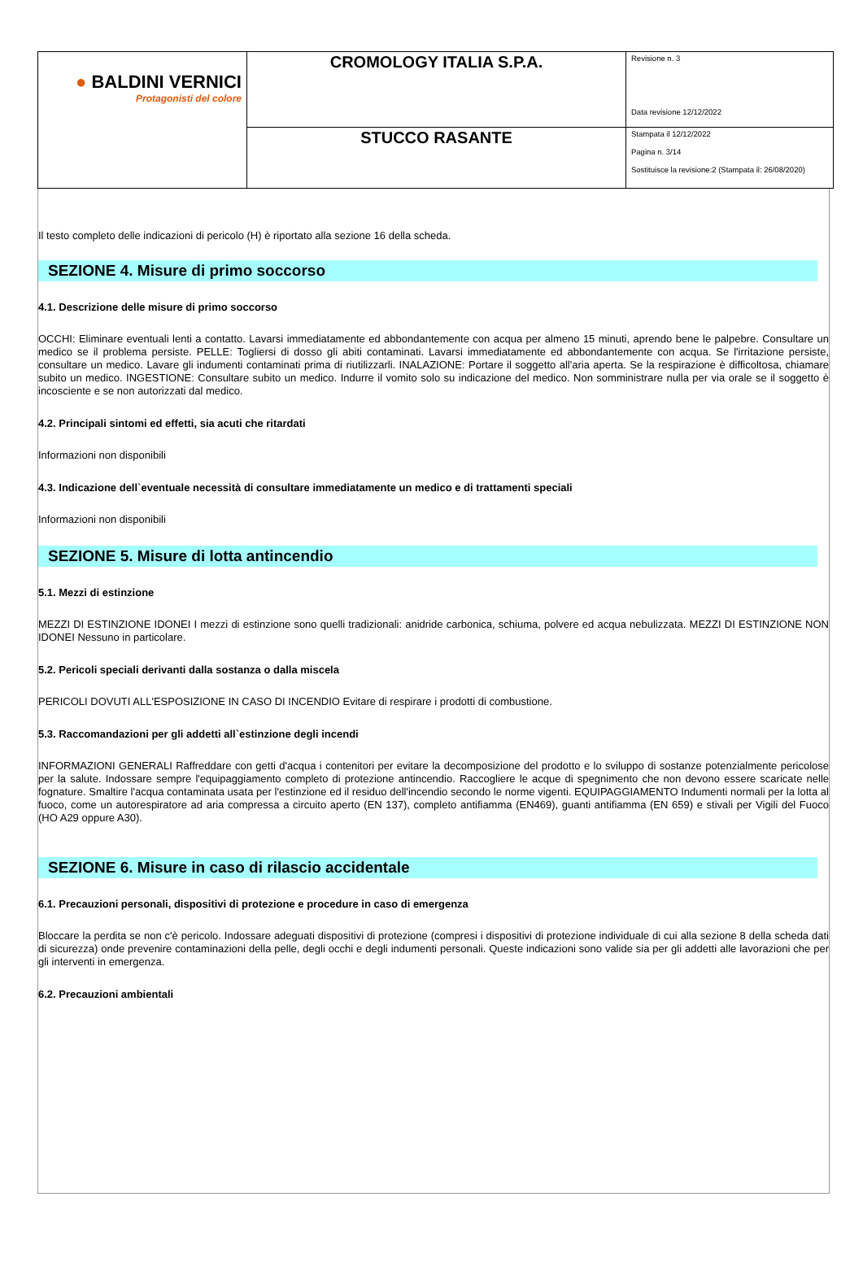| ● BALDINI VERNICI Protagonisti del colore | CROMOLOGY ITALIA S.P.A. | Revisione n. 3 Data revisione 12/12/2022 |
| | STUCCO RASANTE | Stampata il 12/12/2022 Pagina n. 3/14 Sostituisce la revisione:2 (Stampata il: 26/08/2020) |
Il testo completo delle indicazioni di pericolo (H) è riportato alla sezione 16 della scheda.
SEZIONE 4. Misure di primo soccorso
4.1. Descrizione delle misure di primo soccorso
OCCHI: Eliminare eventuali lenti a contatto. Lavarsi immediatamente ed abbondantemente con acqua per almeno 15 minuti, aprendo bene le palpebre. Consultare un medico se il problema persiste. PELLE: Togliersi di dosso gli abiti contaminati. Lavarsi immediatamente ed abbondantemente con acqua. Se l'irritazione persiste, consultare un medico. Lavare gli indumenti contaminati prima di riutilizzarli. INALAZIONE: Portare il soggetto all'aria aperta. Se la respirazione è difficoltosa, chiamare subito un medico. INGESTIONE: Consultare subito un medico. Indurre il vomito solo su indicazione del medico. Non somministrare nulla per via orale se il soggetto è incosciente e se non autorizzati dal medico.
4.2. Principali sintomi ed effetti, sia acuti che ritardati
Informazioni non disponibili
4.3. Indicazione dell`eventuale necessità di consultare immediatamente un medico e di trattamenti speciali
Informazioni non disponibili
SEZIONE 5. Misure di lotta antincendio
5.1. Mezzi di estinzione
MEZZI DI ESTINZIONE IDONEI I mezzi di estinzione sono quelli tradizionali: anidride carbonica, schiuma, polvere ed acqua nebulizzata. MEZZI DI ESTINZIONE NON IDONEI Nessuno in particolare.
5.2. Pericoli speciali derivanti dalla sostanza o dalla miscela
PERICOLI DOVUTI ALL'ESPOSIZIONE IN CASO DI INCENDIO Evitare di respirare i prodotti di combustione.
5.3. Raccomandazioni per gli addetti all`estinzione degli incendi
INFORMAZIONI GENERALI Raffreddare con getti d'acqua i contenitori per evitare la decomposizione del prodotto e lo sviluppo di sostanze potenzialmente pericolose per la salute. Indossare sempre l'equipaggiamento completo di protezione antincendio. Raccogliere le acque di spegnimento che non devono essere scaricate nelle fognature. Smaltire l'acqua contaminata usata per l'estinzione ed il residuo dell'incendio secondo le norme vigenti. EQUIPAGGIAMENTO Indumenti normali per la lotta al fuoco, come un autorespiratore ad aria compressa a circuito aperto (EN 137), completo antifiamma (EN469), guanti antifiamma (EN 659) e stivali per Vigili del Fuoco (HO A29 oppure A30).
SEZIONE 6. Misure in caso di rilascio accidentale
6.1. Precauzioni personali, dispositivi di protezione e procedure in caso di emergenza
Bloccare la perdita se non c'è pericolo. Indossare adeguati dispositivi di protezione (compresi i dispositivi di protezione individuale di cui alla sezione 8 della scheda dati di sicurezza) onde prevenire contaminazioni della pelle, degli occhi e degli indumenti personali. Queste indicazioni sono valide sia per gli addetti alle lavorazioni che per gli interventi in emergenza.
6.2. Precauzioni ambientali